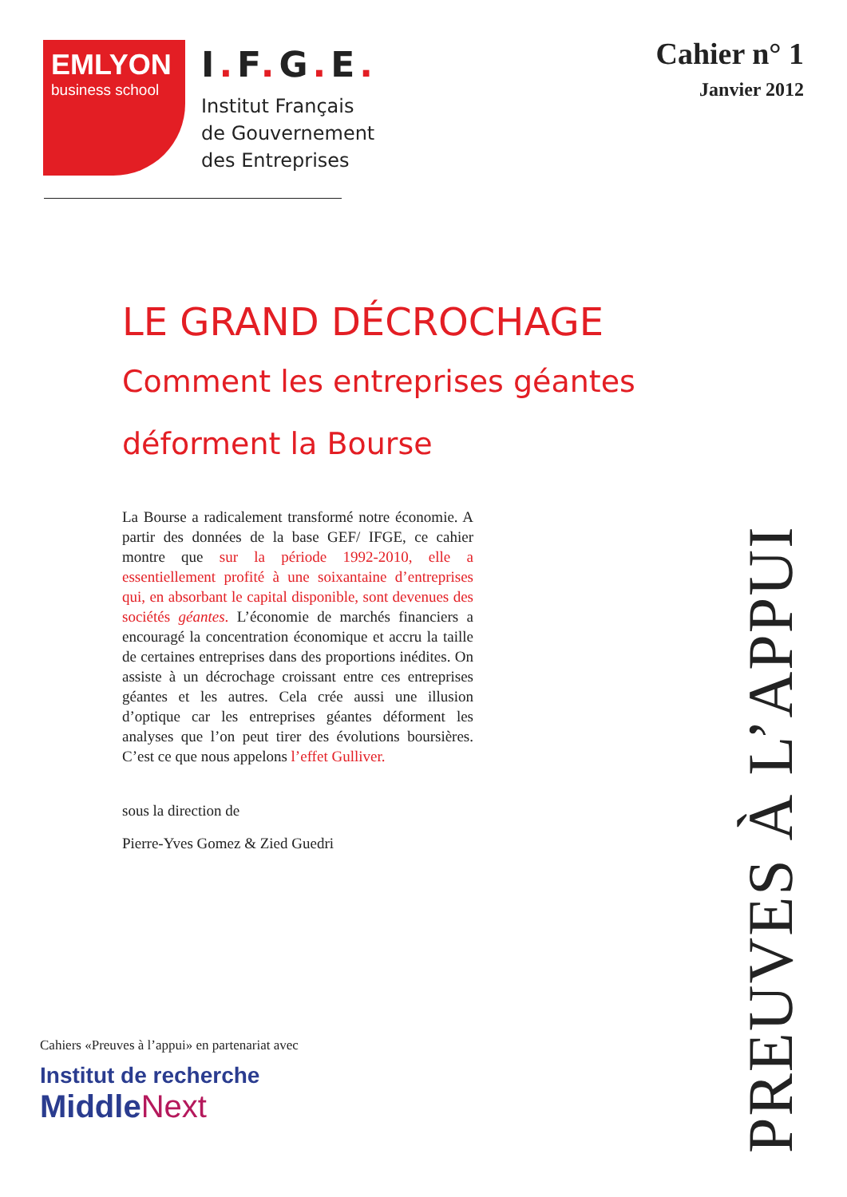EMLYON
business school
I. F. G. E.
Institut Français
de Gouvernement
des Entreprises
Cahier n° 1
Janvier 2012
LE GRAND DÉCROCHAGE
Comment les entreprises géantes
déforment la Bourse
La Bourse a radicalement transformé notre économie. A partir des données de la base GEF/ IFGE, ce cahier montre que sur la période 1992-2010, elle a essentiellement profité à une soixantaine d’entreprises qui, en absorbant le capital disponible, sont devenues des sociétés géantes. L’économie de marchés financiers a encouragé la concentration économique et accru la taille de certaines entreprises dans des proportions inédites. On assiste à un décrochage croissant entre ces entreprises géantes et les autres. Cela crée aussi une illusion d’optique car les entreprises géantes déforment les analyses que l’on peut tirer des évolutions boursières. C’est ce que nous appelons l’effet Gulliver.
sous la direction de
Pierre-Yves Gomez & Zied Guedri
PREUVES À L’APPUI
Cahiers «Preuves à l’appui» en partenariat avec
Institut de recherche
Middle Next